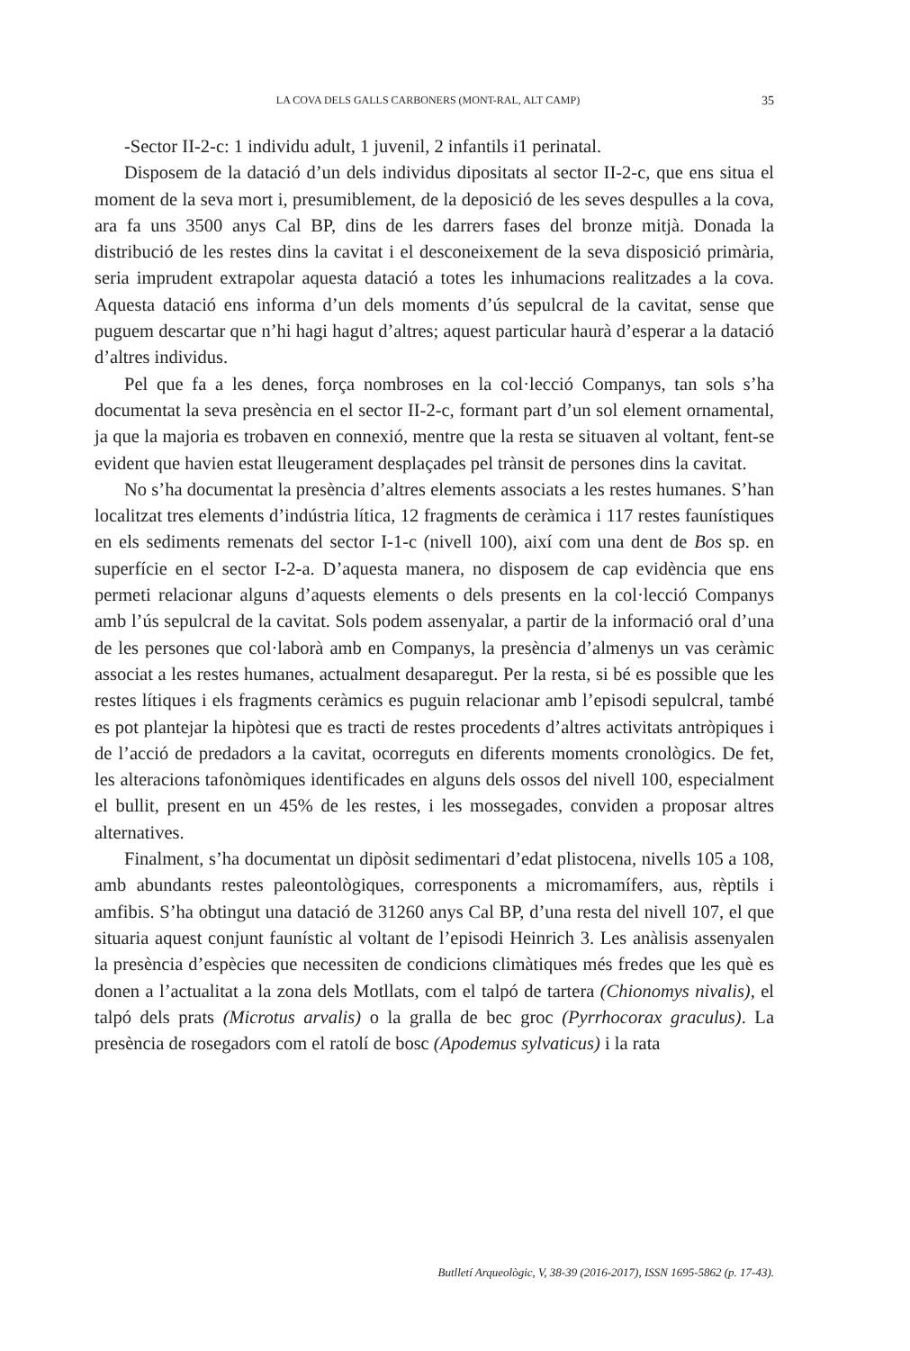LA COVA DELS GALLS CARBONERS (MONT-RAL, ALT CAMP) 35
-Sector II-2-c: 1 individu adult, 1 juvenil, 2 infantils i1 perinatal.
Disposem de la datació d’un dels individus dipositats al sector II-2-c, que ens situa el moment de la seva mort i, presumiblement, de la deposició de les seves despulles a la cova, ara fa uns 3500 anys Cal BP, dins de les darrers fases del bronze mitjà. Donada la distribució de les restes dins la cavitat i el desconeixement de la seva disposició primària, seria imprudent extrapolar aquesta datació a totes les inhumacions realitzades a la cova. Aquesta datació ens informa d’un dels moments d’ús sepulcral de la cavitat, sense que puguem descartar que n’hi hagi hagut d’altres; aquest particular haurà d’esperar a la datació d’altres individus.
Pel que fa a les denes, força nombroses en la col·lecció Companys, tan sols s’ha documentat la seva presència en el sector II-2-c, formant part d’un sol element ornamental, ja que la majoria es trobaven en connexió, mentre que la resta se situaven al voltant, fent-se evident que havien estat lleugerament desplaçades pel trànsit de persones dins la cavitat.
No s’ha documentat la presència d’altres elements associats a les restes humanes. S’han localitzat tres elements d’indústria lítica, 12 fragments de ceràmica i 117 restes faunístiques en els sediments remenats del sector I-1-c (nivell 100), així com una dent de Bos sp. en superfície en el sector I-2-a. D’aquesta manera, no disposem de cap evidència que ens permeti relacionar alguns d’aquests elements o dels presents en la col·lecció Companys amb l’ús sepulcral de la cavitat. Sols podem assenyalar, a partir de la informació oral d’una de les persones que col·laborà amb en Companys, la presència d’almenys un vas ceràmic associat a les restes humanes, actualment desaparegut. Per la resta, si bé es possible que les restes lítiques i els fragments ceràmics es puguin relacionar amb l’episodi sepulcral, també es pot plantejar la hipòtesi que es tracti de restes procedents d’altres activitats antròpiques i de l’acció de predadors a la cavitat, ocorreguts en diferents moments cronològics. De fet, les alteracions tafonòmiques identificades en alguns dels ossos del nivell 100, especialment el bullit, present en un 45% de les restes, i les mossegades, conviden a proposar altres alternatives.
Finalment, s’ha documentat un dipòsit sedimentari d’edat plistocena, nivells 105 a 108, amb abundants restes paleontològiques, corresponents a micromamífers, aus, rèptils i amfibis. S’ha obtingut una datació de 31260 anys Cal BP, d’una resta del nivell 107, el que situaria aquest conjunt faunístic al voltant de l’episodi Heinrich 3. Les anàlisis assenyalen la presència d’espècies que necessiten de condicions climàtiques més fredes que les què es donen a l’actualitat a la zona dels Motllats, com el talpó de tartera (Chionomys nivalis), el talpó dels prats (Microtus arvalis) o la gralla de bec groc (Pyrrhocorax graculus). La presència de rosegadors com el ratolí de bosc (Apodemus sylvaticus) i la rata
Butlletí Arqueològic, V, 38-39 (2016-2017), ISSN 1695-5862 (p. 17-43).